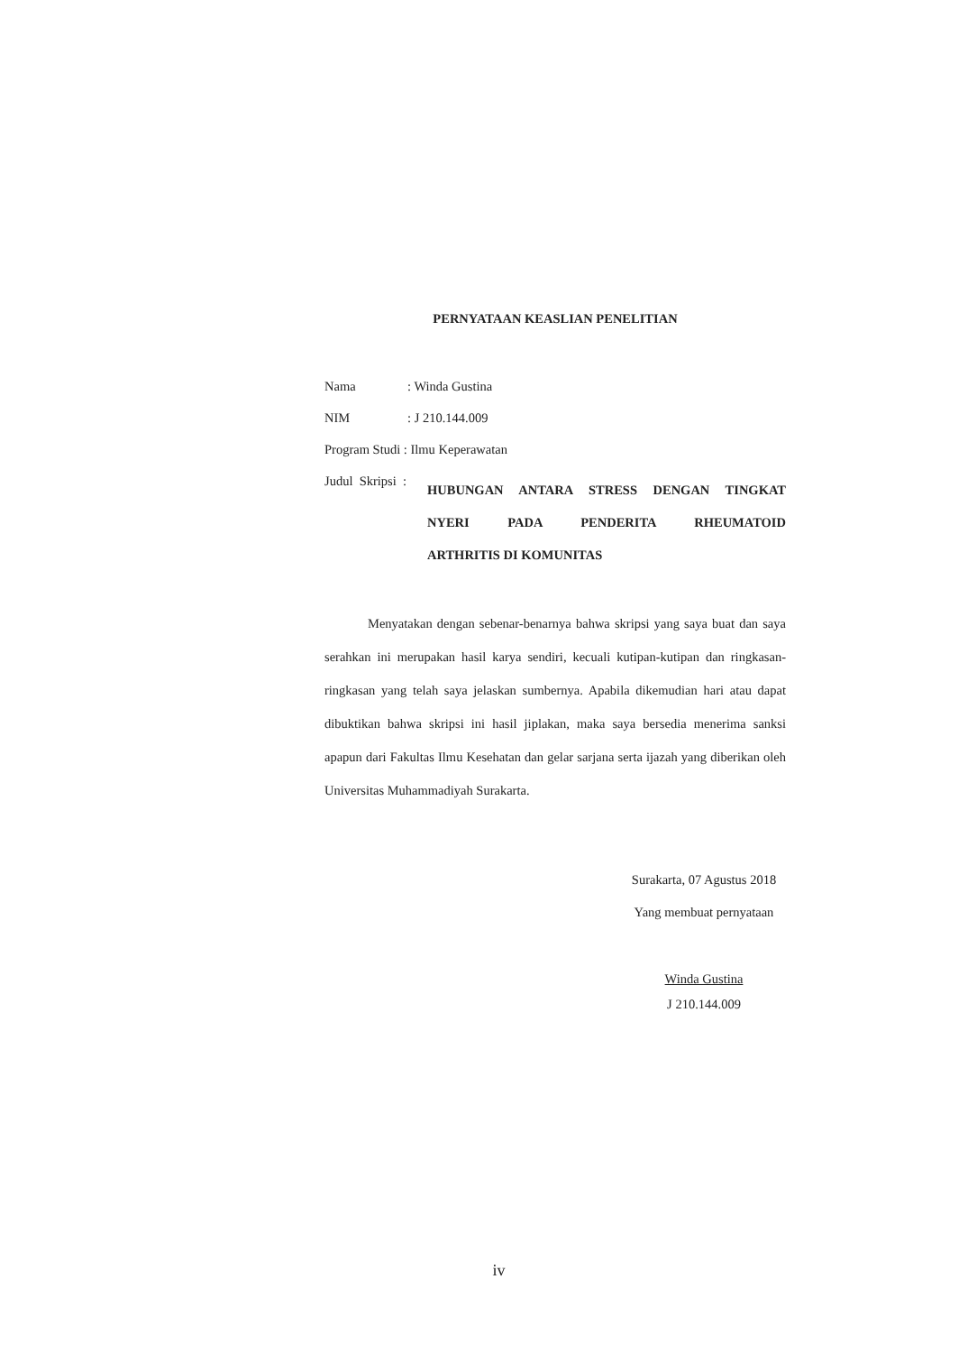PERNYATAAN KEASLIAN PENELITIAN
| Nama | : Winda Gustina |
| NIM | : J 210.144.009 |
| Program Studi : Ilmu Keperawatan | |
Judul Skripsi :
HUBUNGAN ANTARA STRESS DENGAN TINGKAT
NYERI PADA PENDERITA RHEUMATOID
ARTHRITIS DI KOMUNITAS
Menyatakan dengan sebenar-benarnya bahwa skripsi yang saya buat dan saya serahkan ini merupakan hasil karya sendiri, kecuali kutipan-kutipan dan ringkasan-ringkasan yang telah saya jelaskan sumbernya. Apabila dikemudian hari atau dapat dibuktikan bahwa skripsi ini hasil jiplakan, maka saya bersedia menerima sanksi apapun dari Fakultas Ilmu Kesehatan dan gelar sarjana serta ijazah yang diberikan oleh Universitas Muhammadiyah Surakarta.
Surakarta, 07 Agustus 2018
Yang membuat pernyataan
Winda Gustina
J 210.144.009
iv